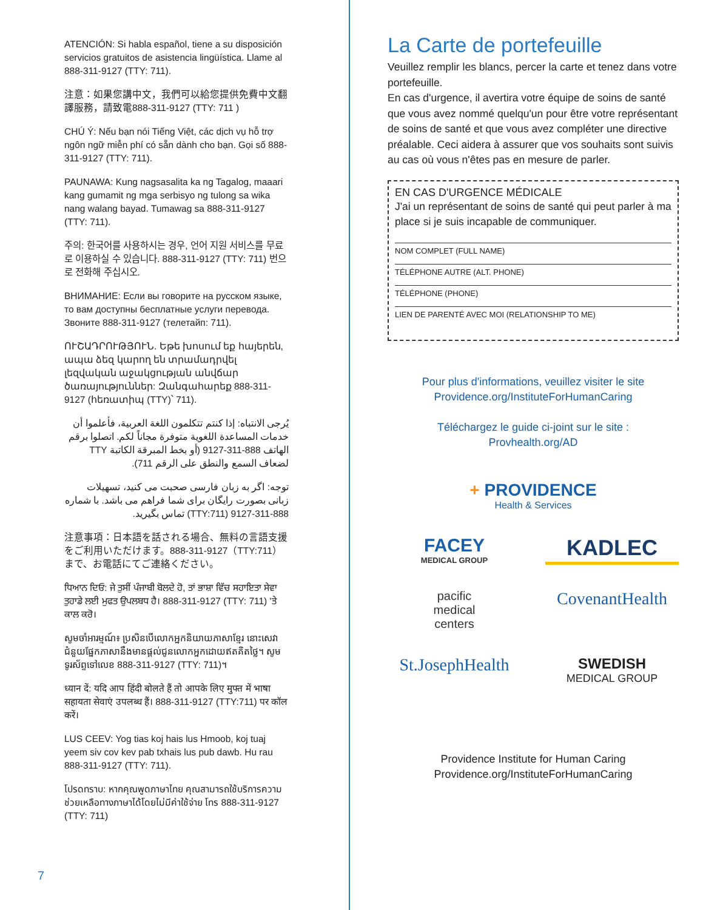ATENCIÓN: Si habla español, tiene a su disposición servicios gratuitos de asistencia lingüística. Llame al 888-311-9127 (TTY: 711).
注意：如果您講中文，我們可以給您提供免費中文翻譯服務，請致電888-311-9127 (TTY: 711 )
CHÚ Ý: Nếu bạn nói Tiếng Việt, các dịch vụ hỗ trợ ngôn ngữ miễn phí có sẵn dành cho bạn. Gọi số 888-311-9127 (TTY: 711).
PAUNAWA: Kung nagsasalita ka ng Tagalog, maaari kang gumamit ng mga serbisyo ng tulong sa wika nang walang bayad. Tumawag sa 888-311-9127 (TTY: 711).
주의: 한국어를 사용하시는 경우, 언어 지원 서비스를 무료로 이용하실 수 있습니다. 888-311-9127 (TTY: 711) 번으로 전화해 주십시오.
ВНИМАНИЕ: Если вы говорите на русском языке, то вам доступны бесплатные услуги перевода. Звоните 888-311-9127 (телетайп: 711).
ՈՒՇԱԴՐՈՒԹՅՈՒՆ. Եթե խոսում եք հայերեն, ապա ձեզ կարող են տրամադրվել լեզվական աջակցության անվճար ծառայություններ: Զանգահարեք 888-311-9127 (հեռատիպ (TTY)՝ 711).
يُرجى الانتباه: إذا كنتم تتكلمون اللغة العربية، فأعلموا أن خدمات المساعدة اللغوية متوفرة مجاناً لكم. اتصلوا برقم الهاتف 888-311-9127 (أو بخط المبرقة الكاتبة TTY لضعاف السمع والنطق على الرقم 711).
توجه: اگر به زبان فارسی صحبت می کنید، تسهیلات زبانی بصورت رایگان برای شما فراهم می باشد. با شماره 888-311-9127 (TTY:711) تماس بگیرید.
注意事項：日本語を話される場合、無料の言語支援をご利用いただけます。888-311-9127（TTY:711）まで、お電話にてご連絡ください。
ਧਿਆਨ ਦਿਓ: ਜੇ ਤੁਸੀਂ ਪੰਜਾਬੀ ਬੋਲਦੇ ਹੋ, ਤਾਂ ਭਾਸ਼ਾ ਵਿੱਚ ਸਹਾਇਤਾ ਸੇਵਾ ਤੁਹਾਡੇ ਲਈ ਮੁਫਤ ਉਪਲਬਧ ਹੈ। 888-311-9127 (TTY: 711) 'ਤੇ ਕਾਲ ਕਰੋ।
សូមចាំអារម្មណ៍៖ ប្រសិនបើលោកអ្នកនិយាយភាសាខ្មែរ នោះសេវាជំនួយផ្នែកភាសានឹងមានផ្តល់ជូនលោកអ្នកដោយឥតគិតថ្លៃ។ សូមទូរស័ព្ទទៅលេខ 888-311-9127 (TTY: 711)។
ध्यान दें: यदि आप हिंदी बोलते हैं तो आपके लिए मुफ्त में भाषा सहायता सेवाएं उपलब्ध हैं। 888-311-9127 (TTY:711) पर कॉल करें।
LUS CEEV: Yog tias koj hais lus Hmoob, koj tuaj yeem siv cov kev pab txhais lus pub dawb. Hu rau 888-311-9127 (TTY: 711).
โปรดทราบ: หากคุณพูดภาษาไทย คุณสามารถใช้บริการความช่วยเหลือทางภาษาได้โดยไม่มีค่าใช้จ่าย โทร 888-311-9127 (TTY: 711)
7
La Carte de portefeuille
Veuillez remplir les blancs, percer la carte et tenez dans votre portefeuille.
En cas d'urgence, il avertira votre équipe de soins de santé que vous avez nommé quelqu'un pour être votre représentant de soins de santé et que vous avez compléter une directive préalable. Ceci aidera à assurer que vos souhaits sont suivis au cas où vous n'êtes pas en mesure de parler.
EN CAS D'URGENCE MÉDICALE
J'ai un représentant de soins de santé qui peut parler à ma place si je suis incapable de communiquer.
NOM COMPLET (FULL NAME)
TÉLÉPHONE AUTRE (ALT. PHONE)
TÉLÉPHONE (PHONE)
LIEN DE PARENTÉ AVEC MOI (RELATIONSHIP TO ME)
Pour plus d'informations, veuillez visiter le site
Providence.org/InstituteForHumanCaring
Téléchargez le guide ci-joint sur le site :
Provhealth.org/AD
+ PROVIDENCE
Health & Services
FACEY
MEDICAL GROUP
KADLEC
pacific
medical
centers
CovenantHealth
St.JosephHealth
SWEDISH
MEDICAL GROUP
Providence Institute for Human Caring
Providence.org/InstituteForHumanCaring